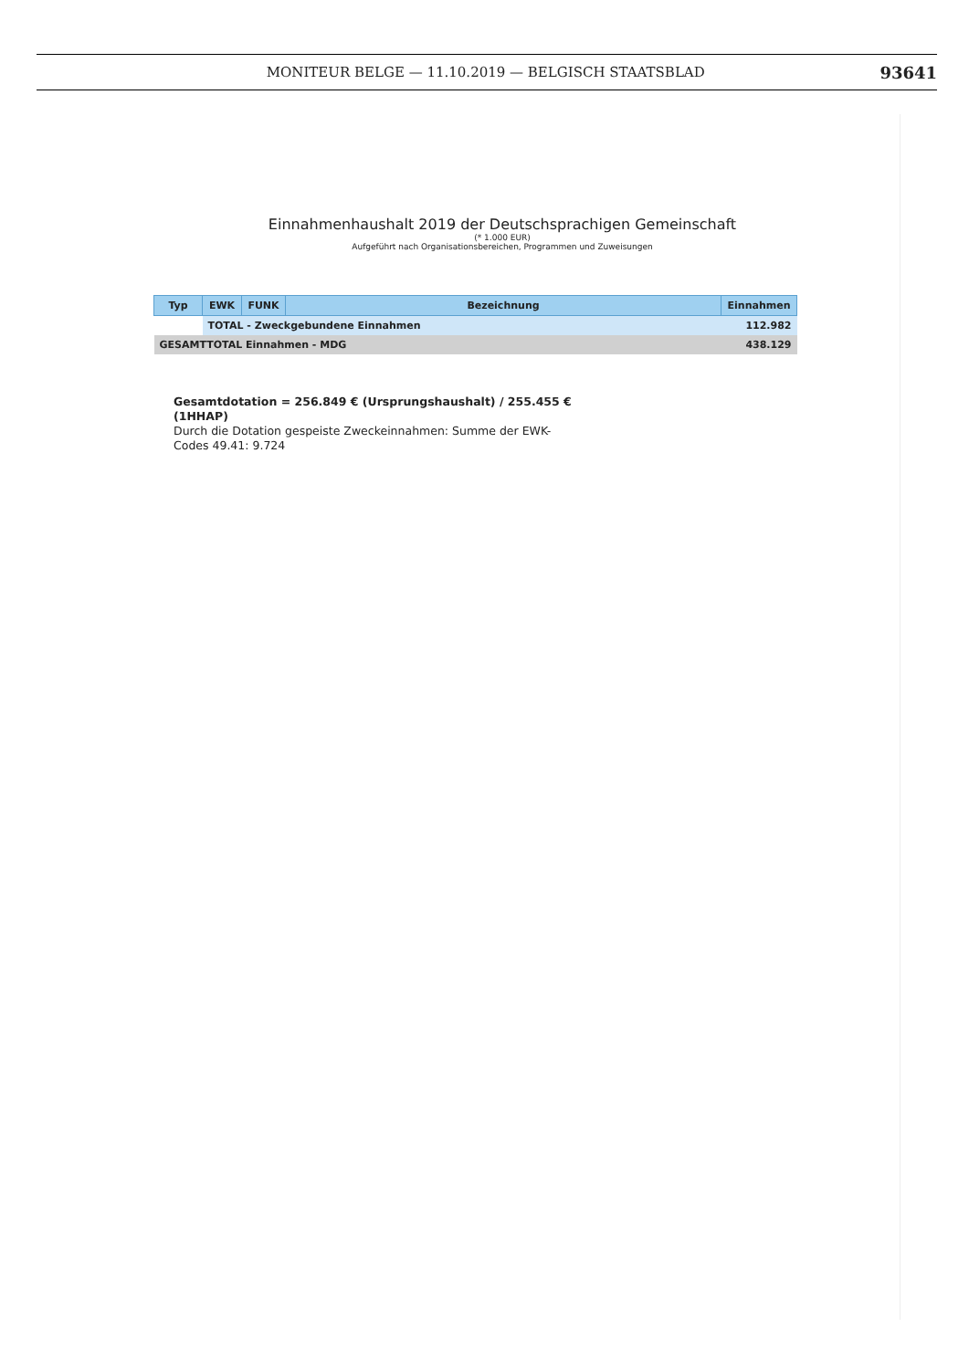MONITEUR BELGE — 11.10.2019 — BELGISCH STAATSBLAD 93641
Einnahmenhaushalt 2019 der Deutschsprachigen Gemeinschaft
(* 1.000 EUR)
Aufgeführt nach Organisationsbereichen, Programmen und Zuweisungen
| Typ | EWK | FUNK | Bezeichnung | Einnahmen |
| --- | --- | --- | --- | --- |
| | TOTAL - Zweckgebundene Einnahmen | | | 112.982 |
| GESAMTTOTAL Einnahmen - MDG | | | | 438.129 |
Gesamtdotation = 256.849 € (Ursprungshaushalt) / 255.455 € (1HHAP)
Durch die Dotation gespeiste Zweckeinnahmen: Summe der EWK-Codes 49.41: 9.724